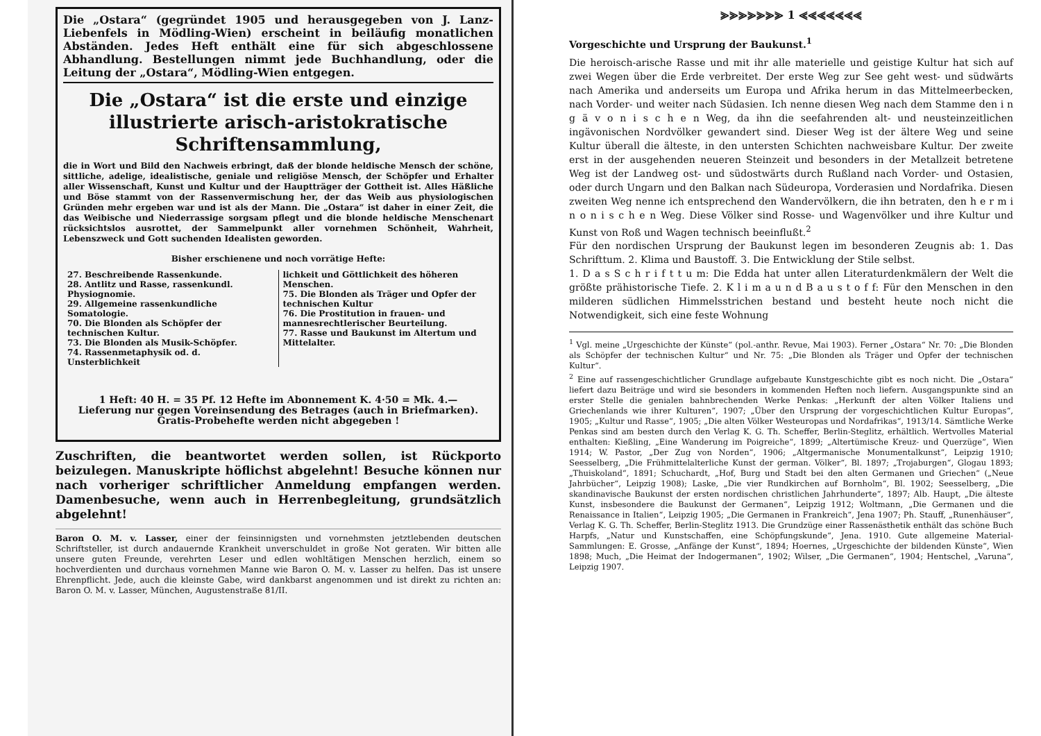Die „Ostara“ (gegründet 1905 und herausgegeben von J. Lanz-Liebenfels in Mödling-Wien) erscheint in beiläufig monatlichen Abständen. Jedes Heft enthält eine für sich abgeschlossene Abhandlung. Bestellungen nimmt jede Buchhandlung, oder die Leitung der „Ostara“, Mödling-Wien entgegen.
Die „Ostara“ ist die erste und einzige illustrierte arisch-aristokratische Schriftensammlung,
die in Wort und Bild den Nachweis erbringt, daß der blonde heldische Mensch der schöne, sittliche, adelige, idealistische, geniale und religiöse Mensch, der Schöpfer und Erhalter aller Wissenschaft, Kunst und Kultur und der Hauptträger der Gottheit ist. Alles Häßliche und Böse stammt von der Rassenvermischung her, der das Weib aus physiologischen Gründen mehr ergeben war und ist als der Mann. Die „Ostara“ ist daher in einer Zeit, die das Weibische und Niederrassige sorgsam pflegt und die blonde heldische Menschenart rücksichtslos ausrottet, der Sammelpunkt aller vornehmen Schönheit, Wahrheit, Lebenszweck und Gott suchenden Idealisten geworden.
Bisher erschienene und noch vorrätige Hefte:
27. Beschreibende Rassenkunde.
28. Antlitz und Rasse, rassenkundl. Physiognomie.
29. Allgemeine rassenkundliche Somatologie.
70. Die Blonden als Schöpfer der technischen Kultur.
73. Die Blonden als Musik-Schöpfer.
74. Rassenmetaphysik od. d. Unsterblichkeit
lichkeit und Göttlichkeit des höheren Menschen.
75. Die Blonden als Träger und Opfer der technischen Kultur
76. Die Prostitution in frauen- und mannesrechtlerischer Beurteilung.
77. Rasse und Baukunst im Altertum und Mittelalter.
1 Heft: 40 H. = 35 Pf. 12 Hefte im Abonnement K. 4·50 = Mk. 4.—
Lieferung nur gegen Voreinsendung des Betrages (auch in Briefmarken).
Gratis-Probehefte werden nicht abgegeben !
Zuschriften, die beantwortet werden sollen, ist Rückporto beizulegen. Manuskripte höflichst abgelehnt! Besuche können nur nach vorheriger schriftlicher Anmeldung empfangen werden. Damenbesuche, wenn auch in Herrenbegleitung, grundsätzlich abgelehnt!
Baron O. M. v. Lasser, einer der feinsinnigsten und vornehmsten jetztlebenden deutschen Schriftsteller, ist durch andauernde Krankheit unverschuldet in große Not geraten. Wir bitten alle unsere guten Freunde, verehrten Leser und edlen wohltätigen Menschen herzlich, einem so hochverdienten und durchaus vornehmen Manne wie Baron O. M. v. Lasser zu helfen. Das ist unsere Ehrenpflicht. Jede, auch die kleinste Gabe, wird dankbarst angenommen und ist direkt zu richten an: Baron O. M. v. Lasser, München, Augustenstraße 81/II.
⪢⪢⪢⪢⪢⪢⪢ 1 ⪡⪡⪡⪡⪡⪡⪡
Vorgeschichte und Ursprung der Baukunst.<sup>1</sup>
Die heroisch-arische Rasse und mit ihr alle materielle und geistige Kultur hat sich auf zwei Wegen über die Erde verbreitet. Der erste Weg zur See geht west- und südwärts nach Amerika und anderseits um Europa und Afrika herum in das Mittelmeerbecken, nach Vorder- und weiter nach Südasien. Ich nenne diesen Weg nach dem Stamme den i n g ä v o n i s c h e n Weg, da ihn die seefahrenden alt- und neusteinzeitlichen ingävonischen Nordvölker gewandert sind. Dieser Weg ist der ältere Weg und seine Kultur überall die älteste, in den untersten Schichten nachweisbare Kultur. Der zweite erst in der ausgehenden neueren Steinzeit und besonders in der Metallzeit betretene Weg ist der Landweg ost- und südostwärts durch Rußland nach Vorder- und Ostasien, oder durch Ungarn und den Balkan nach Südeuropa, Vorderasien und Nordafrika. Diesen zweiten Weg nenne ich entsprechend den Wandervölkern, die ihn betraten, den h e r m i n o n i s c h e n Weg. Diese Völker sind Rosse- und Wagenvölker und ihre Kultur und Kunst von Roß und Wagen technisch beeinflußt.<sup>2</sup>
Für den nordischen Ursprung der Baukunst legen im besonderen Zeugnis ab: 1. Das Schrifttum. 2. Klima und Baustoff. 3. Die Entwicklung der Stile selbst.
1. D a s S c h r i f t t u m: Die Edda hat unter allen Literaturdenkmälern der Welt die größte prähistorische Tiefe. 2. K l i m a u n d B a u s t o f f: Für den Menschen in den milderen südlichen Himmelsstrichen bestand und besteht heute noch nicht die Notwendigkeit, sich eine feste Wohnung
<sup>1</sup> Vgl. meine „Urgeschichte der Künste“ (pol.-anthr. Revue, Mai 1903). Ferner „Ostara“ Nr. 70: „Die Blonden als Schöpfer der technischen Kultur“ und Nr. 75: „Die Blonden als Träger und Opfer der technischen Kultur“.
<sup>2</sup> Eine auf rassengeschichtlicher Grundlage aufgebaute Kunstgeschichte gibt es noch nicht. Die „Ostara“ liefert dazu Beiträge und wird sie besonders in kommenden Heften noch liefern. Ausgangspunkte sind an erster Stelle die genialen bahnbrechenden Werke Penkas: „Herkunft der alten Völker Italiens und Griechenlands wie ihrer Kulturen“, 1907; „Über den Ursprung der vorgeschichtlichen Kultur Europas“, 1905; „Kultur und Rasse“, 1905; „Die alten Völker Westeuropas und Nordafrikas“, 1913/14. Sämtliche Werke Penkas sind am besten durch den Verlag K. G. Th. Scheffer, Berlin-Steglitz, erhältlich. Wertvolles Material enthalten: Kießling, „Eine Wanderung im Poigreiche“, 1899; „Altertümische Kreuz- und Querzüge“, Wien 1914; W. Pastor, „Der Zug von Norden“, 1906; „Altgermanische Monumentalkunst“, Leipzig 1910; Seesselberg, „Die Frühmittelalterliche Kunst der german. Völker“, Bl. 1897; „Trojaburgen“, Glogau 1893; „Thuiskoland“, 1891; Schuchardt, „Hof, Burg und Stadt bei den alten Germanen und Griechen“ („Neue Jahrbücher“, Leipzig 1908); Laske, „Die vier Rundkirchen auf Bornholm“, Bl. 1902; Seesselberg, „Die skandinavische Baukunst der ersten nordischen christlichen Jahrhunderte“, 1897; Alb. Haupt, „Die älteste Kunst, insbesondere die Baukunst der Germanen“, Leipzig 1912; Woltmann, „Die Germanen und die Renaissance in Italien“, Leipzig 1905; „Die Germanen in Frankreich“, Jena 1907; Ph. Stauff, „Runenhäuser“, Verlag K. G. Th. Scheffer, Berlin-Steglitz 1913. Die Grundzüge einer Rassenästhetik enthält das schöne Buch Harpfs, „Natur und Kunstschaffen, eine Schöpfungskunde“, Jena. 1910. Gute allgemeine Material-Sammlungen: E. Grosse, „Anfänge der Kunst“, 1894; Hoernes, „Urgeschichte der bildenden Künste“, Wien 1898; Much, „Die Heimat der Indogermanen“, 1902; Wilser, „Die Germanen“, 1904; Hentschel, „Varuna“, Leipzig 1907.